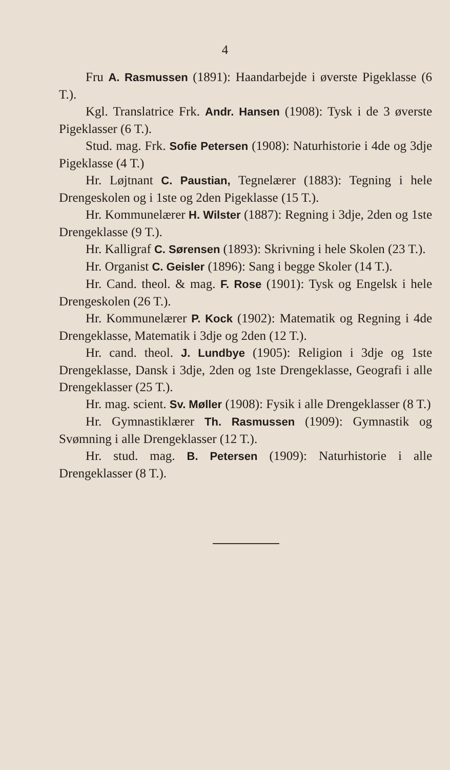4
Fru A. Rasmussen (1891): Haandarbejde i øverste Pigeklasse (6 T.).
Kgl. Translatrice Frk. Andr. Hansen (1908): Tysk i de 3 øverste Pigeklasser (6 T.).
Stud. mag. Frk. Sofie Petersen (1908): Naturhistorie i 4de og 3dje Pigeklasse (4 T.)
Hr. Løjtnant C. Paustian, Tegnelærer (1883): Tegning i hele Drengeskolen og i 1ste og 2den Pigeklasse (15 T.).
Hr. Kommunelærer H. Wilster (1887): Regning i 3dje, 2den og 1ste Drengeklasse (9 T.).
Hr. Kalligraf C. Sørensen (1893): Skrivning i hele Skolen (23 T.).
Hr. Organist C. Geisler (1896): Sang i begge Skoler (14 T.).
Hr. Cand. theol. & mag. F. Rose (1901): Tysk og Engelsk i hele Drengeskolen (26 T.).
Hr. Kommunelærer P. Kock (1902): Matematik og Regning i 4de Drengeklasse, Matematik i 3dje og 2den (12 T.).
Hr. cand. theol. J. Lundbye (1905): Religion i 3dje og 1ste Drengeklasse, Dansk i 3dje, 2den og 1ste Drengeklasse, Geografi i alle Drengeklasser (25 T.).
Hr. mag. scient. Sv. Møller (1908): Fysik i alle Drengeklasser (8 T.)
Hr. Gymnastiklærer Th. Rasmussen (1909): Gymnastik og Svømning i alle Drengeklasser (12 T.).
Hr. stud. mag. B. Petersen (1909): Naturhistorie i alle Drengeklasser (8 T.).